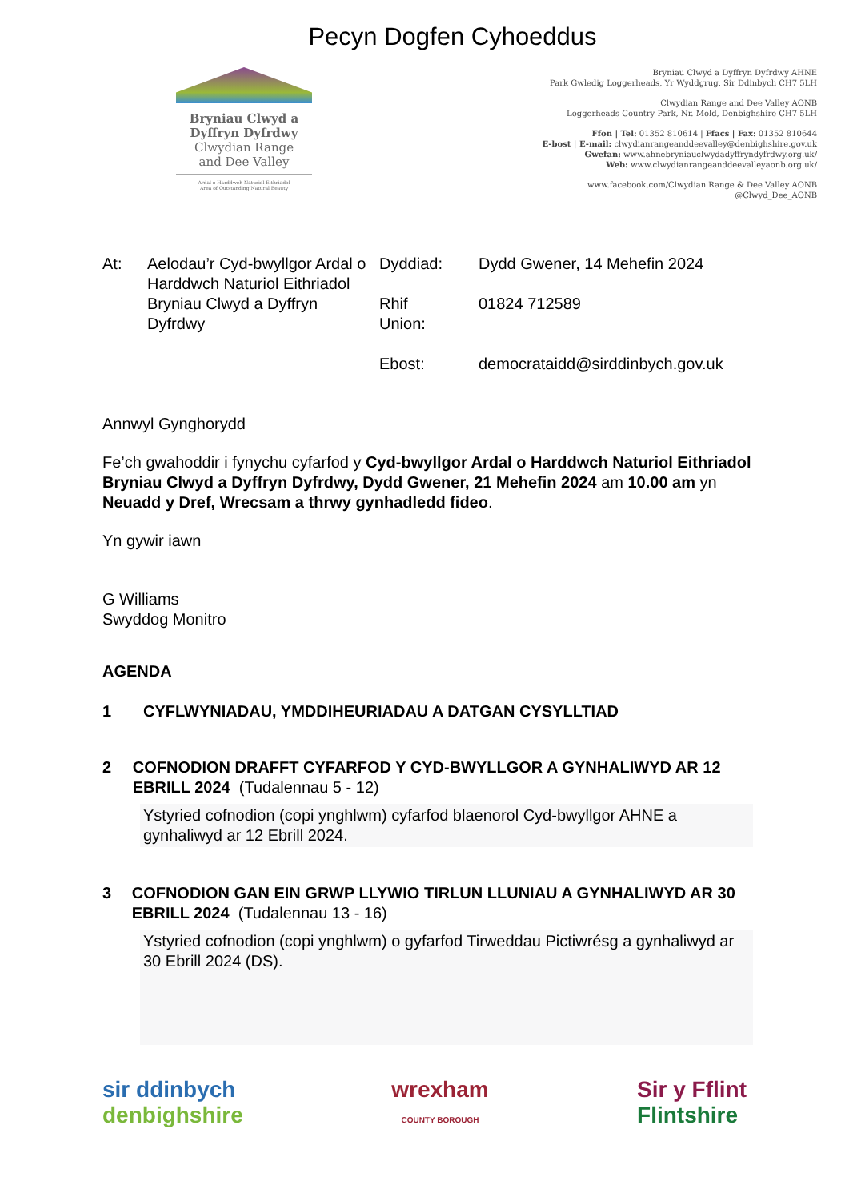Pecyn Dogfen Cyhoeddus
Bryniau Clwyd a
Dyffryn Dyfrdwy
Clwydian Range
and Dee Valley
Ardal o Harddwch Naturiol Eithriadol
Area of Outstanding Natural Beauty
Bryniau Clwyd a Dyffryn Dyfrdwy AHNE
Park Gwledig Loggerheads, Yr Wyddgrug, Sir Ddinbych CH7 5LH
Clwydian Range and Dee Valley AONB
Loggerheads Country Park, Nr. Mold, Denbighshire CH7 5LH
Ffon | Tel: 01352 810614 | Ffacs | Fax: 01352 810644
E-bost | E-mail: clwydianrangeanddeevalley@denbighshire.gov.uk
Gwefan: www.ahnebryniauclwydadyffryndyfrdwy.org.uk/
Web: www.clwydianrangeanddeevalleyaonb.org.uk/
www.facebook.com/Clwydian Range & Dee Valley AONB
@Clwyd_Dee_AONB
At: Aelodau’r Cyd-bwyllgor Ardal o Harddwch Naturiol Eithriadol Bryniau Clwyd a Dyffryn Dyfrdwy
Dyddiad:
Rhif
Union:
Ebost:
Dydd Gwener, 14 Mehefin 2024
01824 712589
democrataidd@sirddinbych.gov.uk
Annwyl Gynghorydd
Fe’ch gwahoddir i fynychu cyfarfod y Cyd-bwyllgor Ardal o Harddwch Naturiol Eithriadol Bryniau Clwyd a Dyffryn Dyfrdwy, Dydd Gwener, 21 Mehefin 2024 am 10.00 am yn Neuadd y Dref, Wrecsam a thrwy gynhadledd fideo.
Yn gywir iawn
G Williams
Swyddog Monitro
AGENDA
1 CYFLWYNIADAU, YMDDIHEURIADAU A DATGAN CYSYLLTIAD
2 COFNODION DRAFFT CYFARFOD Y CYD-BWYLLGOR A GYNHALIWYD AR 12 EBRILL 2024 (Tudalennau 5 - 12)
Ystyried cofnodion (copi ynghlwm) cyfarfod blaenorol Cyd-bwyllgor AHNE a gynhaliwyd ar 12 Ebrill 2024.
3 COFNODION GAN EIN GRWP LLYWIO TIRLUN LLUNIAU A GYNHALIWYD AR 30 EBRILL 2024 (Tudalennau 13 - 16)
Ystyried cofnodion (copi ynghlwm) o gyfarfod Tirweddau Pictiwrésg a gynhaliwyd ar 30 Ebrill 2024 (DS).
sir ddinbych
denbighshire
wrexham
COUNTY BOROUGH
Sir y Fflint
Flintshire